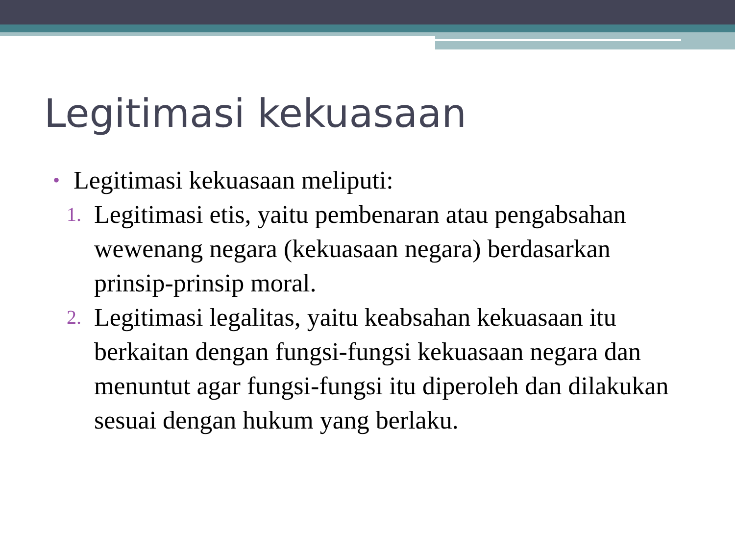Legitimasi kekuasaan
• Legitimasi kekuasaan meliputi:
1. Legitimasi etis, yaitu pembenaran atau pengabsahan wewenang negara (kekuasaan negara) berdasarkan prinsip-prinsip moral.
2. Legitimasi legalitas, yaitu keabsahan kekuasaan itu berkaitan dengan fungsi-fungsi kekuasaan negara dan menuntut agar fungsi-fungsi itu diperoleh dan dilakukan sesuai dengan hukum yang berlaku.